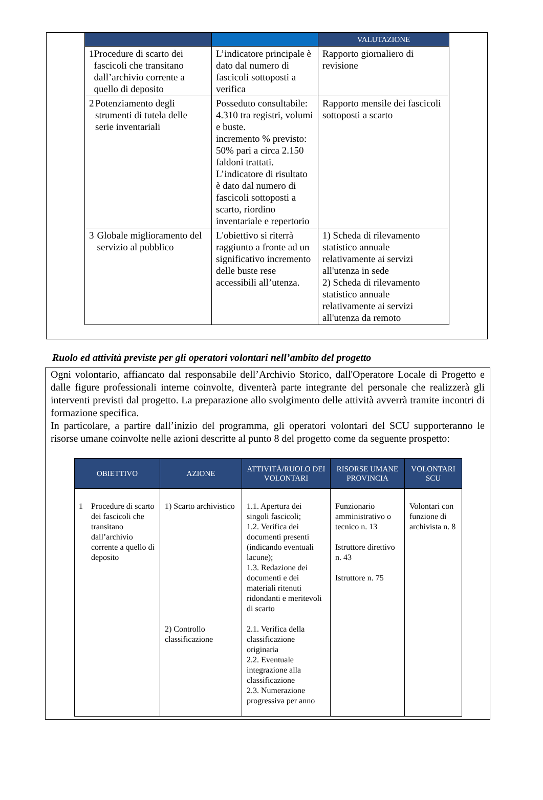| | | VALUTAZIONE |
| --- | --- | --- |
| 1 Procedure di scarto dei fascicoli che transitano dall’archivio corrente a quello di deposito | L’indicatore principale è dato dal numero di fascicoli sottoposti a verifica | Rapporto giornaliero di revisione |
| 2 Potenziamento degli strumenti di tutela delle serie inventariali | Posseduto consultabile: 4.310 tra registri, volumi e buste. incremento % previsto: 50% pari a circa 2.150 faldoni trattati. L’indicatore di risultato è dato dal numero di fascicoli sottoposti a scarto, riordino inventariale e repertorio | Rapporto mensile dei fascicoli sottoposti a scarto |
| 3 Globale miglioramento del servizio al pubblico | L'obiettivo si riterrà raggiunto a fronte ad un significativo incremento delle buste rese accessibili all’utenza. | 1) Scheda di rilevamento statistico annuale relativamente ai servizi all'utenza in sede 2) Scheda di rilevamento statistico annuale relativamente ai servizi all'utenza da remoto |
Ruolo ed attività previste per gli operatori volontari nell’ambito del progetto
Ogni volontario, affiancato dal responsabile dell’Archivio Storico, dall'Operatore Locale di Progetto e dalle figure professionali interne coinvolte, diventerà parte integrante del personale che realizzerà gli interventi previsti dal progetto. La preparazione allo svolgimento delle attività avverrà tramite incontri di formazione specifica.
In particolare, a partire dall’inizio del programma, gli operatori volontari del SCU supporteranno le risorse umane coinvolte nelle azioni descritte al punto 8 del progetto come da seguente prospetto:
| OBIETTIVO | AZIONE | ATTIVITÀ/RUOLO DEI VOLONTARI | RISORSE UMANE PROVINCIA | VOLONTARI SCU |
| --- | --- | --- | --- | --- |
| 1 Procedure di scarto dei fascicoli che transitano dall’archivio corrente a quello di deposito | 1) Scarto archivistico 2) Controllo classificazione | 1.1. Apertura dei singoli fascicoli; 1.2. Verifica dei documenti presenti (indicando eventuali lacune); 1.3. Redazione dei documenti e dei materiali ritenuti ridondanti e meritevoli di scarto 2.1. Verifica della classificazione originaria 2.2. Eventuale integrazione alla classificazione 2.3. Numerazione progressiva per anno | Funzionario amministrativo o tecnico n. 13 Istruttore direttivo n. 43 Istruttore n. 75 | Volontari con funzione di archivista n. 8 |